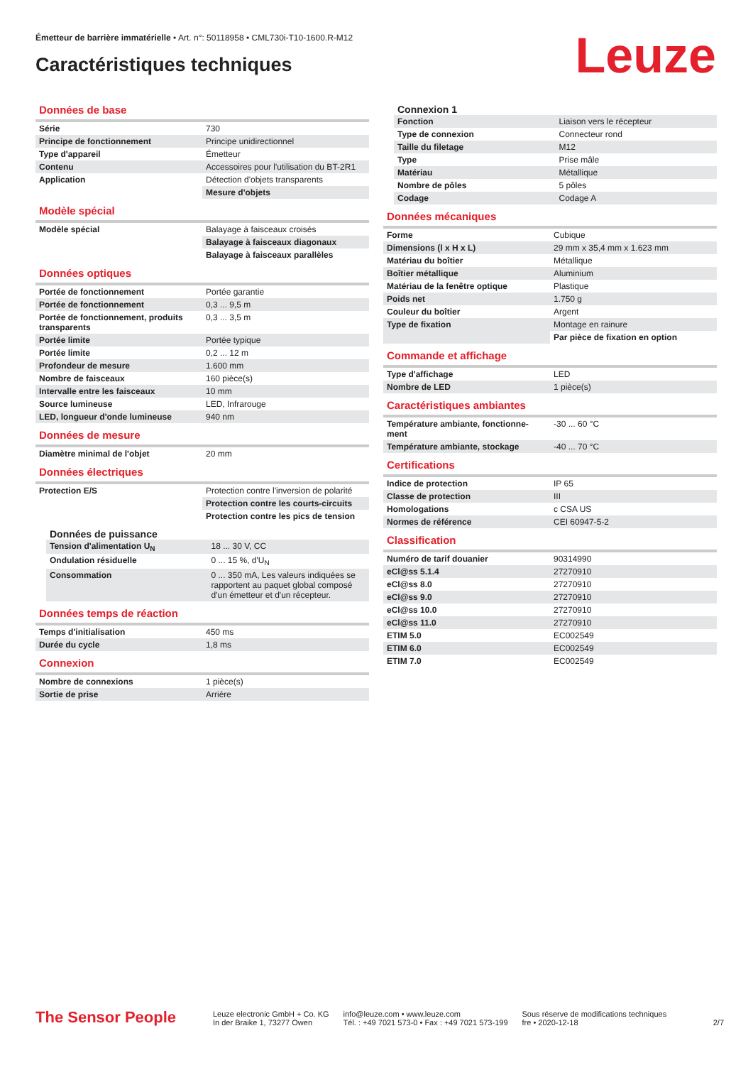Émetteur de barrière immatérielle • Art. n°: 50118958 • CML730i-T10-1600.R-M12
Caractéristiques techniques Leuze
Données de base
| Série | 730 |
| Principe de fonctionnement | Principe unidirectionnel |
| Type d'appareil | Émetteur |
| Contenu | Accessoires pour l'utilisation du BT-2R1 |
| Application | Détection d'objets transparents |
| | Mesure d'objets |
Modèle spécial
| Modèle spécial | Balayage à faisceaux croisés |
| | Balayage à faisceaux diagonaux |
| | Balayage à faisceaux parallèles |
Données optiques
| Portée de fonctionnement | Portée garantie |
| Portée de fonctionnement | 0,3 ... 9,5 m |
| Portée de fonctionnement, produits transparents | 0,3 ... 3,5 m |
| Portée limite | Portée typique |
| Portée limite | 0,2 ... 12 m |
| Profondeur de mesure | 1.600 mm |
| Nombre de faisceaux | 160 pièce(s) |
| Intervalle entre les faisceaux | 10 mm |
| Source lumineuse | LED, Infrarouge |
| LED, longueur d'onde lumineuse | 940 nm |
Données de mesure
| Diamètre minimal de l'objet | 20 mm |
Données électriques
| Protection E/S | Protection contre l'inversion de polarité |
| | Protection contre les courts-circuits |
| | Protection contre les pics de tension |
Données de puissance
| Tension d'alimentation U<sub>N</sub> | 18 ... 30 V, CC |
| Ondulation résiduelle | 0 ... 15 %, d'U<sub>N</sub> |
| Consommation | 0 ... 350 mA, Les valeurs indiquées se rapportent au paquet global composé d'un émetteur et d'un récepteur. |
Données temps de réaction
| Temps d'initialisation | 450 ms |
| Durée du cycle | 1,8 ms |
Connexion
| Nombre de connexions | 1 pièce(s) |
| Sortie de prise | Arrière |
Connexion 1
| Fonction | Liaison vers le récepteur |
| Type de connexion | Connecteur rond |
| Taille du filetage | M12 |
| Type | Prise mâle |
| Matériau | Métallique |
| Nombre de pôles | 5 pôles |
| Codage | Codage A |
Données mécaniques
| Forme | Cubique |
| Dimensions (l x H x L) | 29 mm x 35,4 mm x 1.623 mm |
| Matériau du boîtier | Métallique |
| Boîtier métallique | Aluminium |
| Matériau de la fenêtre optique | Plastique |
| Poids net | 1.750 g |
| Couleur du boîtier | Argent |
| Type de fixation | Montage en rainure |
| | Par pièce de fixation en option |
Commande et affichage
| Type d'affichage | LED |
| Nombre de LED | 1 pièce(s) |
Caractéristiques ambiantes
| Température ambiante, fonctionne-ment | -30 ... 60 °C |
| Température ambiante, stockage | -40 ... 70 °C |
Certifications
| Indice de protection | IP 65 |
| Classe de protection | III |
| Homologations | c CSA US |
| Normes de référence | CEI 60947-5-2 |
Classification
| Numéro de tarif douanier | 90314990 |
| eCl@ss 5.1.4 | 27270910 |
| eCl@ss 8.0 | 27270910 |
| eCl@ss 9.0 | 27270910 |
| eCl@ss 10.0 | 27270910 |
| eCl@ss 11.0 | 27270910 |
| ETIM 5.0 | EC002549 |
| ETIM 6.0 | EC002549 |
| ETIM 7.0 | EC002549 |
The Sensor People
Leuze electronic GmbH + Co. KG
In der Braike 1, 73277 Owen
info@leuze.com • www.leuze.com
Tél. : +49 7021 573-0 • Fax : +49 7021 573-199
Sous réserve de modifications techniques
fre • 2020-12-18
2/7